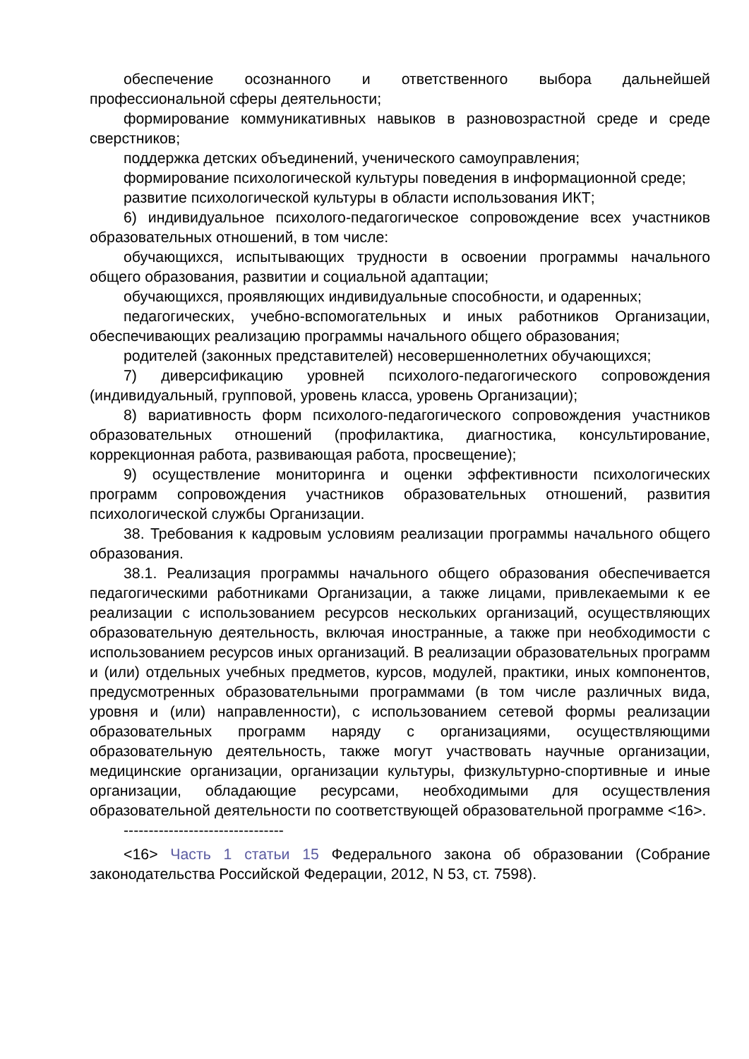обеспечение осознанного и ответственного выбора дальнейшей профессиональной сферы деятельности;
формирование коммуникативных навыков в разновозрастной среде и среде сверстников;
поддержка детских объединений, ученического самоуправления;
формирование психологической культуры поведения в информационной среде;
развитие психологической культуры в области использования ИКТ;
6) индивидуальное психолого-педагогическое сопровождение всех участников образовательных отношений, в том числе:
обучающихся, испытывающих трудности в освоении программы начального общего образования, развитии и социальной адаптации;
обучающихся, проявляющих индивидуальные способности, и одаренных;
педагогических, учебно-вспомогательных и иных работников Организации, обеспечивающих реализацию программы начального общего образования;
родителей (законных представителей) несовершеннолетних обучающихся;
7) диверсификацию уровней психолого-педагогического сопровождения (индивидуальный, групповой, уровень класса, уровень Организации);
8) вариативность форм психолого-педагогического сопровождения участников образовательных отношений (профилактика, диагностика, консультирование, коррекционная работа, развивающая работа, просвещение);
9) осуществление мониторинга и оценки эффективности психологических программ сопровождения участников образовательных отношений, развития психологической службы Организации.
38. Требования к кадровым условиям реализации программы начального общего образования.
38.1. Реализация программы начального общего образования обеспечивается педагогическими работниками Организации, а также лицами, привлекаемыми к ее реализации с использованием ресурсов нескольких организаций, осуществляющих образовательную деятельность, включая иностранные, а также при необходимости с использованием ресурсов иных организаций. В реализации образовательных программ и (или) отдельных учебных предметов, курсов, модулей, практики, иных компонентов, предусмотренных образовательными программами (в том числе различных вида, уровня и (или) направленности), с использованием сетевой формы реализации образовательных программ наряду с организациями, осуществляющими образовательную деятельность, также могут участвовать научные организации, медицинские организации, организации культуры, физкультурно-спортивные и иные организации, обладающие ресурсами, необходимыми для осуществления образовательной деятельности по соответствующей образовательной программе <16>.
--------------------------------
<16> Часть 1 статьи 15 Федерального закона об образовании (Собрание законодательства Российской Федерации, 2012, N 53, ст. 7598).